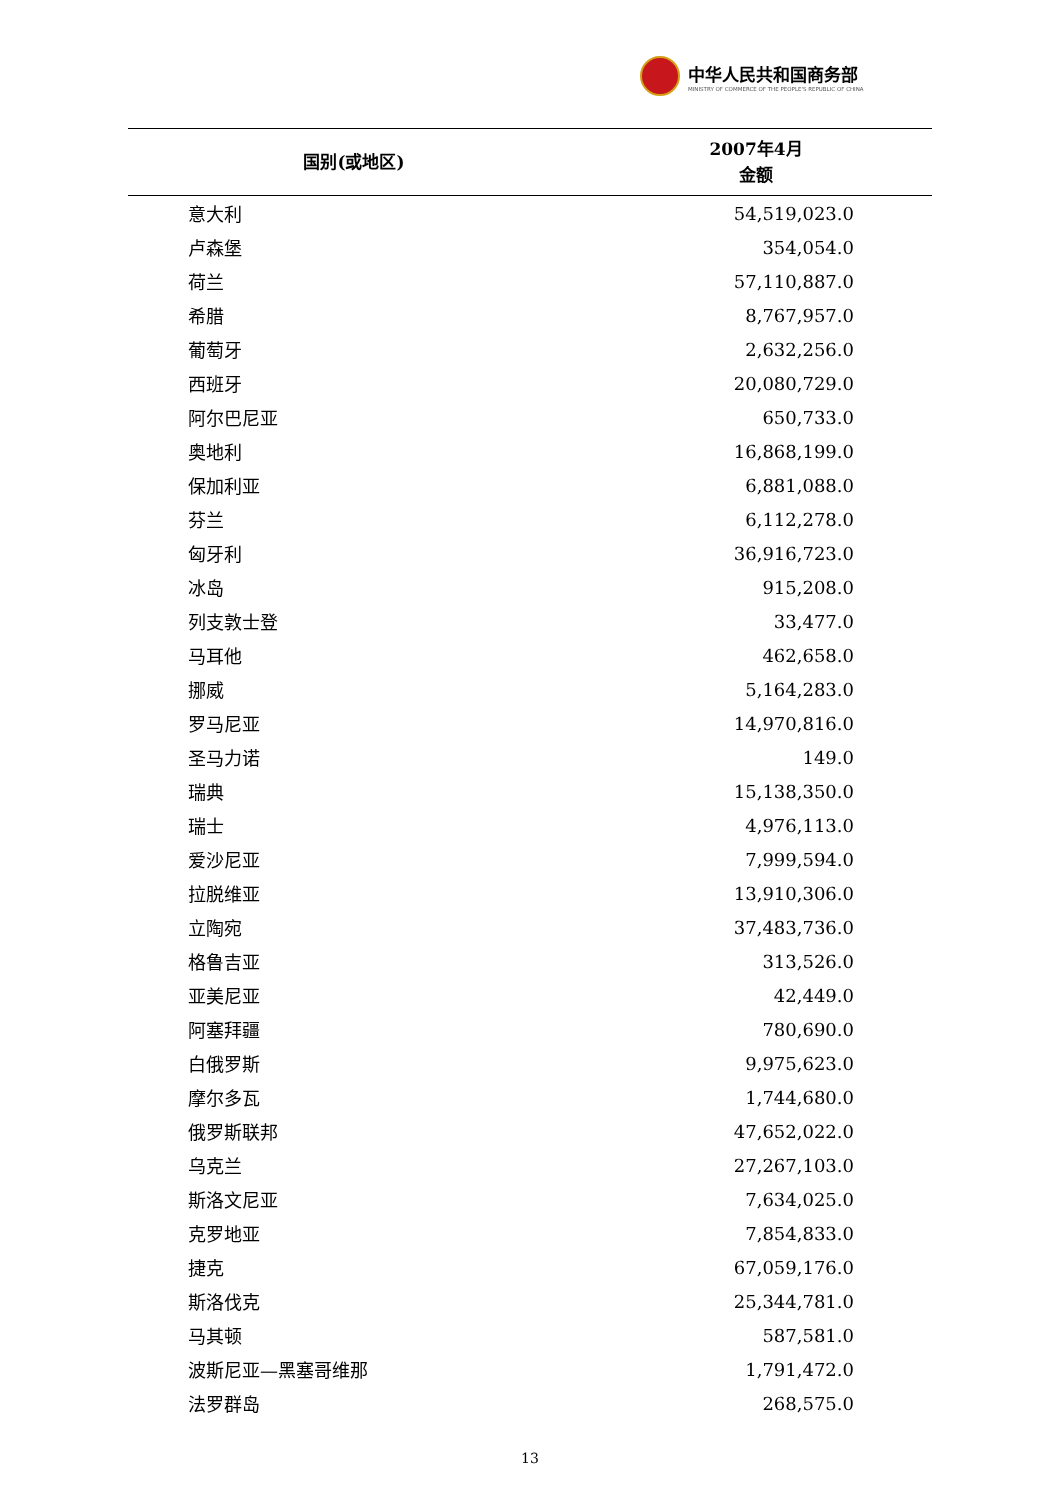中华人民共和国商务部
MINISTRY OF COMMERCE OF THE PEOPLE'S REPUBLIC OF CHINA
| 国别(或地区) | 2007年4月 金额 |
| --- | --- |
| 意大利 | 54,519,023.0 |
| 卢森堡 | 354,054.0 |
| 荷兰 | 57,110,887.0 |
| 希腊 | 8,767,957.0 |
| 葡萄牙 | 2,632,256.0 |
| 西班牙 | 20,080,729.0 |
| 阿尔巴尼亚 | 650,733.0 |
| 奥地利 | 16,868,199.0 |
| 保加利亚 | 6,881,088.0 |
| 芬兰 | 6,112,278.0 |
| 匈牙利 | 36,916,723.0 |
| 冰岛 | 915,208.0 |
| 列支敦士登 | 33,477.0 |
| 马耳他 | 462,658.0 |
| 挪威 | 5,164,283.0 |
| 罗马尼亚 | 14,970,816.0 |
| 圣马力诺 | 149.0 |
| 瑞典 | 15,138,350.0 |
| 瑞士 | 4,976,113.0 |
| 爱沙尼亚 | 7,999,594.0 |
| 拉脱维亚 | 13,910,306.0 |
| 立陶宛 | 37,483,736.0 |
| 格鲁吉亚 | 313,526.0 |
| 亚美尼亚 | 42,449.0 |
| 阿塞拜疆 | 780,690.0 |
| 白俄罗斯 | 9,975,623.0 |
| 摩尔多瓦 | 1,744,680.0 |
| 俄罗斯联邦 | 47,652,022.0 |
| 乌克兰 | 27,267,103.0 |
| 斯洛文尼亚 | 7,634,025.0 |
| 克罗地亚 | 7,854,833.0 |
| 捷克 | 67,059,176.0 |
| 斯洛伐克 | 25,344,781.0 |
| 马其顿 | 587,581.0 |
| 波斯尼亚—黑塞哥维那 | 1,791,472.0 |
| 法罗群岛 | 268,575.0 |
13